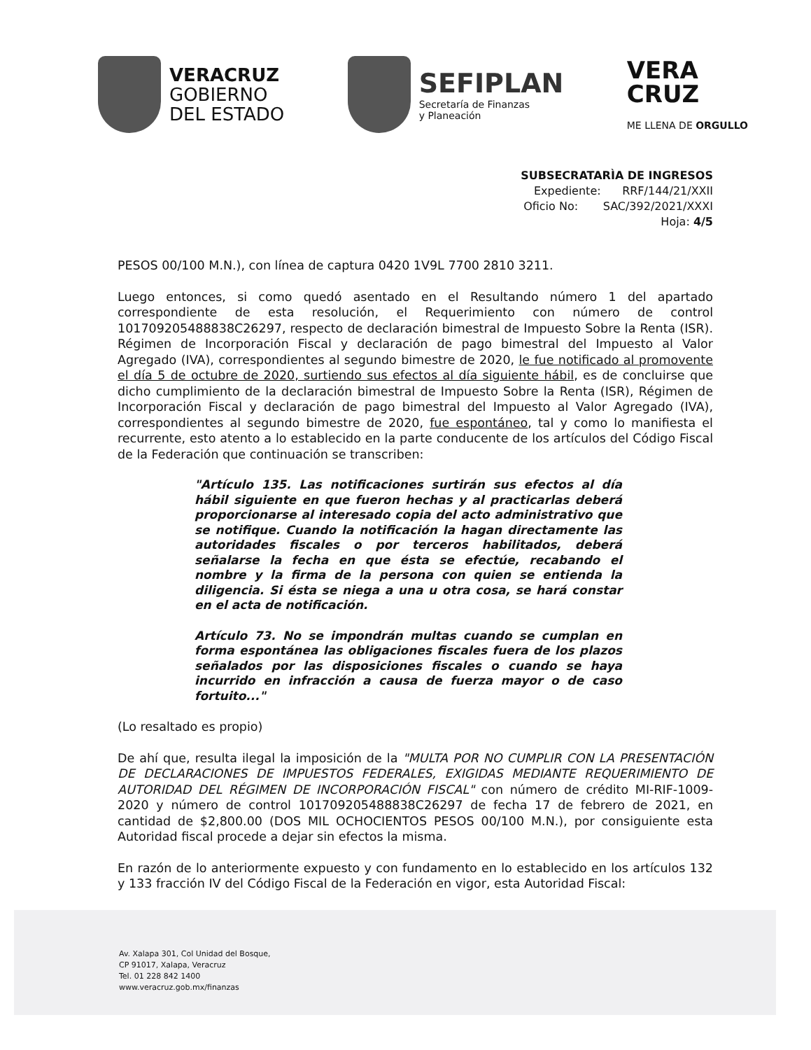VERACRUZ
GOBIERNO
DEL ESTADO
SEFIPLAN
Secretaría de Finanzas
y Planeación
VERA
CRUZ
ME LLENA DE ORGULLO
SUBSECRATARÌA DE INGRESOS
Expediente: RRF/144/21/XXII
Oficio No: SAC/392/2021/XXXI
Hoja: 4/5
PESOS 00/100 M.N.), con línea de captura 0420 1V9L 7700 2810 3211.
Luego entonces, si como quedó asentado en el Resultando número 1 del apartado correspondiente de esta resolución, el Requerimiento con número de control 101709205488838C26297, respecto de declaración bimestral de Impuesto Sobre la Renta (ISR). Régimen de Incorporación Fiscal y declaración de pago bimestral del Impuesto al Valor Agregado (IVA), correspondientes al segundo bimestre de 2020, le fue notificado al promovente el día 5 de octubre de 2020, surtiendo sus efectos al día siguiente hábil, es de concluirse que dicho cumplimiento de la declaración bimestral de Impuesto Sobre la Renta (ISR), Régimen de Incorporación Fiscal y declaración de pago bimestral del Impuesto al Valor Agregado (IVA), correspondientes al segundo bimestre de 2020, fue espontáneo, tal y como lo manifiesta el recurrente, esto atento a lo establecido en la parte conducente de los artículos del Código Fiscal de la Federación que continuación se transcriben:
"Artículo 135. Las notificaciones surtirán sus efectos al día hábil siguiente en que fueron hechas y al practicarlas deberá proporcionarse al interesado copia del acto administrativo que se notifique. Cuando la notificación la hagan directamente las autoridades fiscales o por terceros habilitados, deberá señalarse la fecha en que ésta se efectúe, recabando el nombre y la firma de la persona con quien se entienda la diligencia. Si ésta se niega a una u otra cosa, se hará constar en el acta de notificación.
Artículo 73. No se impondrán multas cuando se cumplan en forma espontánea las obligaciones fiscales fuera de los plazos señalados por las disposiciones fiscales o cuando se haya incurrido en infracción a causa de fuerza mayor o de caso fortuito..."
(Lo resaltado es propio)
De ahí que, resulta ilegal la imposición de la "MULTA POR NO CUMPLIR CON LA PRESENTACIÓN DE DECLARACIONES DE IMPUESTOS FEDERALES, EXIGIDAS MEDIANTE REQUERIMIENTO DE AUTORIDAD DEL RÉGIMEN DE INCORPORACIÓN FISCAL" con número de crédito MI-RIF-1009-2020 y número de control 101709205488838C26297 de fecha 17 de febrero de 2021, en cantidad de $2,800.00 (DOS MIL OCHOCIENTOS PESOS 00/100 M.N.), por consiguiente esta Autoridad fiscal procede a dejar sin efectos la misma.
En razón de lo anteriormente expuesto y con fundamento en lo establecido en los artículos 132 y 133 fracción IV del Código Fiscal de la Federación en vigor, esta Autoridad Fiscal:
Av. Xalapa 301, Col Unidad del Bosque,
CP 91017, Xalapa, Veracruz
Tel. 01 228 842 1400
www.veracruz.gob.mx/finanzas